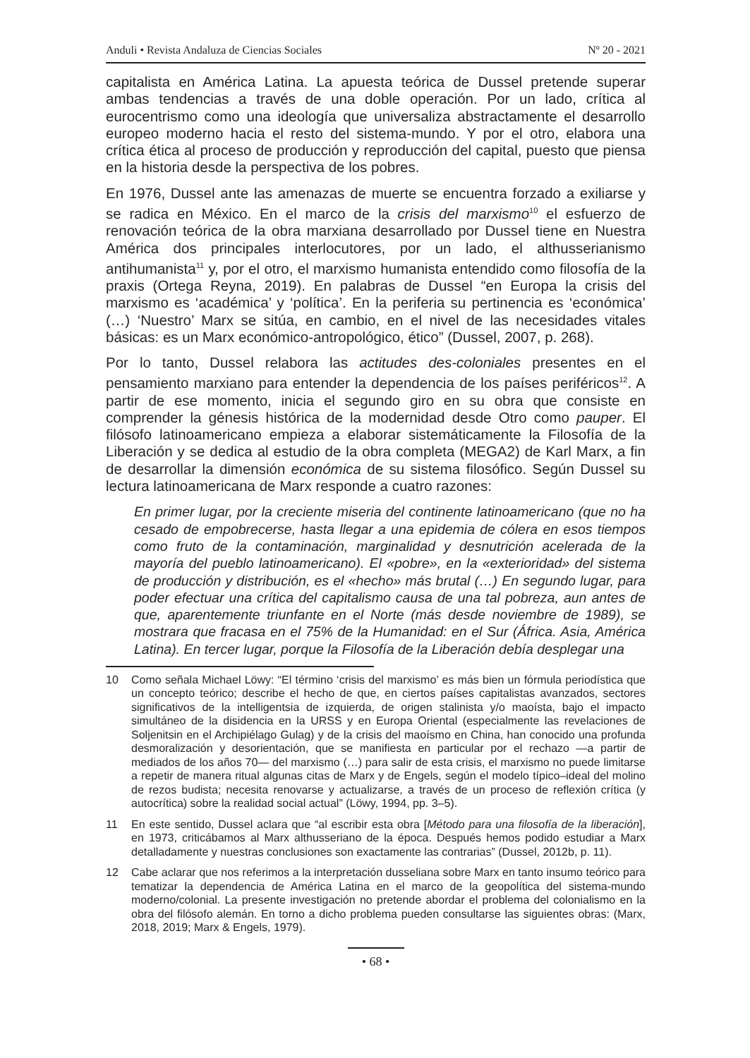Anduli • Revista Andaluza de Ciencias Sociales Nº 20 - 2021
capitalista en América Latina. La apuesta teórica de Dussel pretende superar ambas tendencias a través de una doble operación. Por un lado, crítica al eurocentrismo como una ideología que universaliza abstractamente el desarrollo europeo moderno hacia el resto del sistema-mundo. Y por el otro, elabora una crítica ética al proceso de producción y reproducción del capital, puesto que piensa en la historia desde la perspectiva de los pobres.
En 1976, Dussel ante las amenazas de muerte se encuentra forzado a exiliarse y se radica en México. En el marco de la crisis del marxismo<sup>10</sup> el esfuerzo de renovación teórica de la obra marxiana desarrollado por Dussel tiene en Nuestra América dos principales interlocutores, por un lado, el althusserianismo antihumanista<sup>11</sup> y, por el otro, el marxismo humanista entendido como filosofía de la praxis (Ortega Reyna, 2019). En palabras de Dussel “en Europa la crisis del marxismo es ‘académica’ y ‘política’. En la periferia su pertinencia es ‘económica’ (…) ‘Nuestro’ Marx se sitúa, en cambio, en el nivel de las necesidades vitales básicas: es un Marx económico-antropológico, ético” (Dussel, 2007, p. 268).
Por lo tanto, Dussel relabora las actitudes des-coloniales presentes en el pensamiento marxiano para entender la dependencia de los países periféricos<sup>12</sup>. A partir de ese momento, inicia el segundo giro en su obra que consiste en comprender la génesis histórica de la modernidad desde Otro como pauper. El filósofo latinoamericano empieza a elaborar sistemáticamente la Filosofía de la Liberación y se dedica al estudio de la obra completa (MEGA2) de Karl Marx, a fin de desarrollar la dimensión económica de su sistema filosófico. Según Dussel su lectura latinoamericana de Marx responde a cuatro razones:
En primer lugar, por la creciente miseria del continente latinoamericano (que no ha cesado de empobrecerse, hasta llegar a una epidemia de cólera en esos tiempos como fruto de la contaminación, marginalidad y desnutrición acelerada de la mayoría del pueblo latinoamericano). El «pobre», en la «exterioridad» del sistema de producción y distribución, es el «hecho» más brutal (…) En segundo lugar, para poder efectuar una crítica del capitalismo causa de una tal pobreza, aun antes de que, aparentemente triunfante en el Norte (más desde noviembre de 1989), se mostrara que fracasa en el 75% de la Humanidad: en el Sur (África. Asia, América Latina). En tercer lugar, porque la Filosofía de la Liberación debía desplegar una
10 Como señala Michael Löwy: “El término ‘crisis del marxismo’ es más bien un fórmula periodística que un concepto teórico; describe el hecho de que, en ciertos países capitalistas avanzados, sectores significativos de la intelligentsia de izquierda, de origen stalinista y/o maoísta, bajo el impacto simultáneo de la disidencia en la URSS y en Europa Oriental (especialmente las revelaciones de Soljenitsin en el Archipiélago Gulag) y de la crisis del maoísmo en China, han conocido una profunda desmoralización y desorientación, que se manifiesta en particular por el rechazo —a partir de mediados de los años 70— del marxismo (…) para salir de esta crisis, el marxismo no puede limitarse a repetir de manera ritual algunas citas de Marx y de Engels, según el modelo típico–ideal del molino de rezos budista; necesita renovarse y actualizarse, a través de un proceso de reflexión crítica (y autocrítica) sobre la realidad social actual” (Löwy, 1994, pp. 3–5).
11 En este sentido, Dussel aclara que “al escribir esta obra [Método para una filosofía de la liberación], en 1973, criticábamos al Marx althusseriano de la época. Después hemos podido estudiar a Marx detalladamente y nuestras conclusiones son exactamente las contrarias” (Dussel, 2012b, p. 11).
12 Cabe aclarar que nos referimos a la interpretación dusseliana sobre Marx en tanto insumo teórico para tematizar la dependencia de América Latina en el marco de la geopolítica del sistema-mundo moderno/colonial. La presente investigación no pretende abordar el problema del colonialismo en la obra del filósofo alemán. En torno a dicho problema pueden consultarse las siguientes obras: (Marx, 2018, 2019; Marx & Engels, 1979).
• 68 •